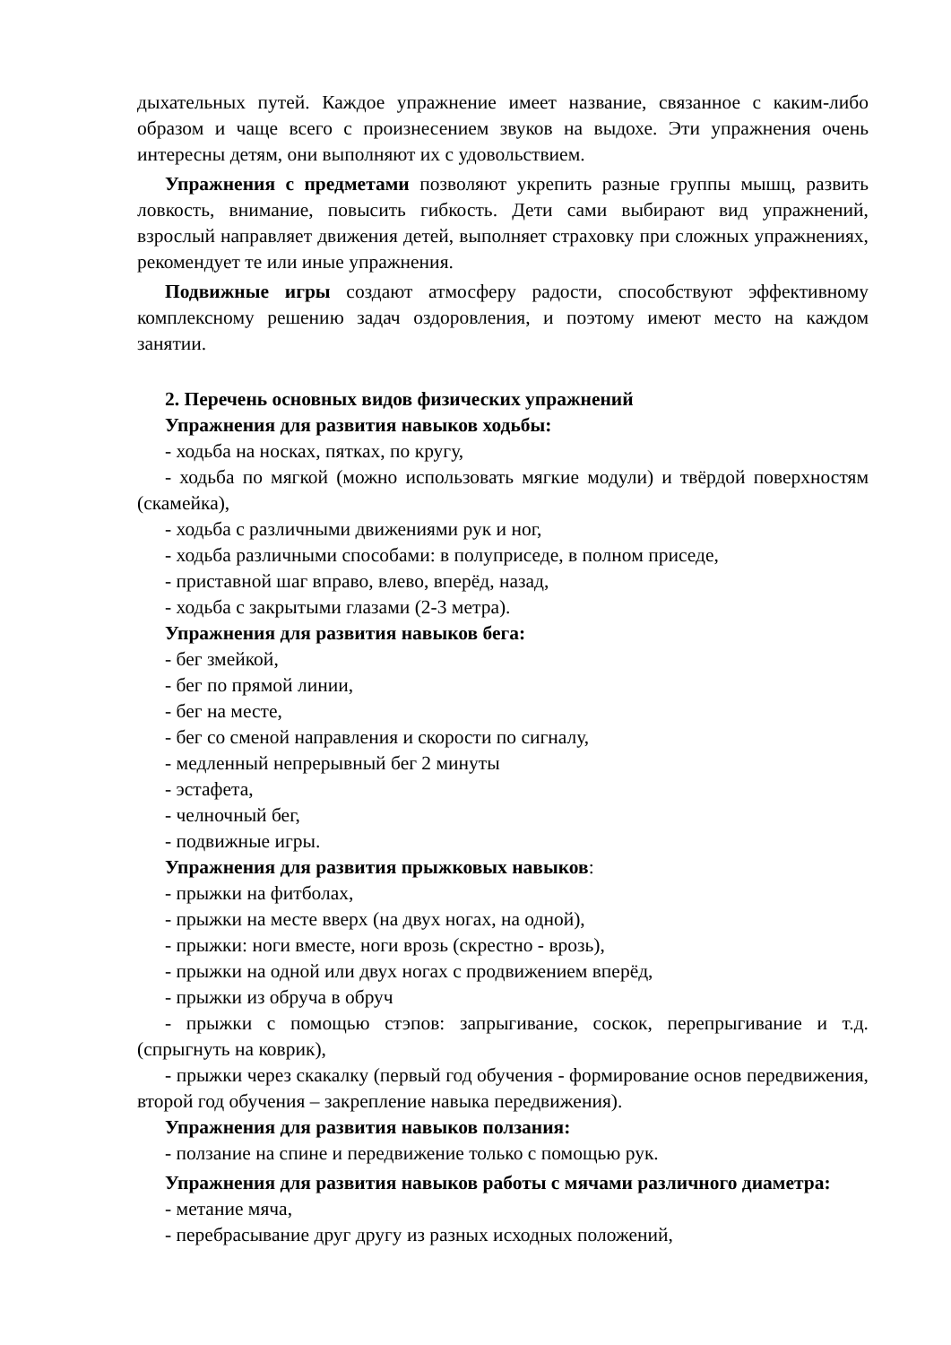дыхательных путей. Каждое упражнение имеет название, связанное с каким-либо образом и чаще всего с произнесением звуков на выдохе. Эти упражнения очень интересны детям, они выполняют их с удовольствием.
Упражнения с предметами позволяют укрепить разные группы мышц, развить ловкость, внимание, повысить гибкость. Дети сами выбирают вид упражнений, взрослый направляет движения детей, выполняет страховку при сложных упражнениях, рекомендует те или иные упражнения.
Подвижные игры создают атмосферу радости, способствуют эффективному комплексному решению задач оздоровления, и поэтому имеют место на каждом занятии.
2. Перечень основных видов физических упражнений
Упражнения для развития навыков ходьбы:
- ходьба на носках, пятках, по кругу,
- ходьба по мягкой (можно использовать мягкие модули) и твёрдой поверхностям (скамейка),
- ходьба с различными движениями рук и ног,
- ходьба различными способами: в полуприседе, в полном приседе,
- приставной шаг вправо, влево, вперёд, назад,
- ходьба с закрытыми глазами (2-3 метра).
Упражнения для развития навыков бега:
- бег змейкой,
- бег по прямой линии,
- бег на месте,
- бег со сменой направления и скорости по сигналу,
- медленный непрерывный бег 2 минуты
- эстафета,
- челночный бег,
- подвижные игры.
Упражнения для развития прыжковых навыков:
- прыжки на фитболах,
- прыжки на месте вверх (на двух ногах, на одной),
- прыжки: ноги вместе, ноги врозь (скрестно - врозь),
- прыжки на одной или двух ногах с продвижением вперёд,
- прыжки из обруча в обруч
- прыжки с помощью стэпов: запрыгивание, соскок, перепрыгивание и т.д. (спрыгнуть на коврик),
- прыжки через скакалку (первый год обучения - формирование основ передвижения, второй год обучения – закрепление навыка передвижения).
Упражнения для развития навыков ползания:
- ползание на спине и передвижение только с помощью рук.
Упражнения для развития навыков работы с мячами различного диаметра:
- метание мяча,
- перебрасывание друг другу из разных исходных положений,